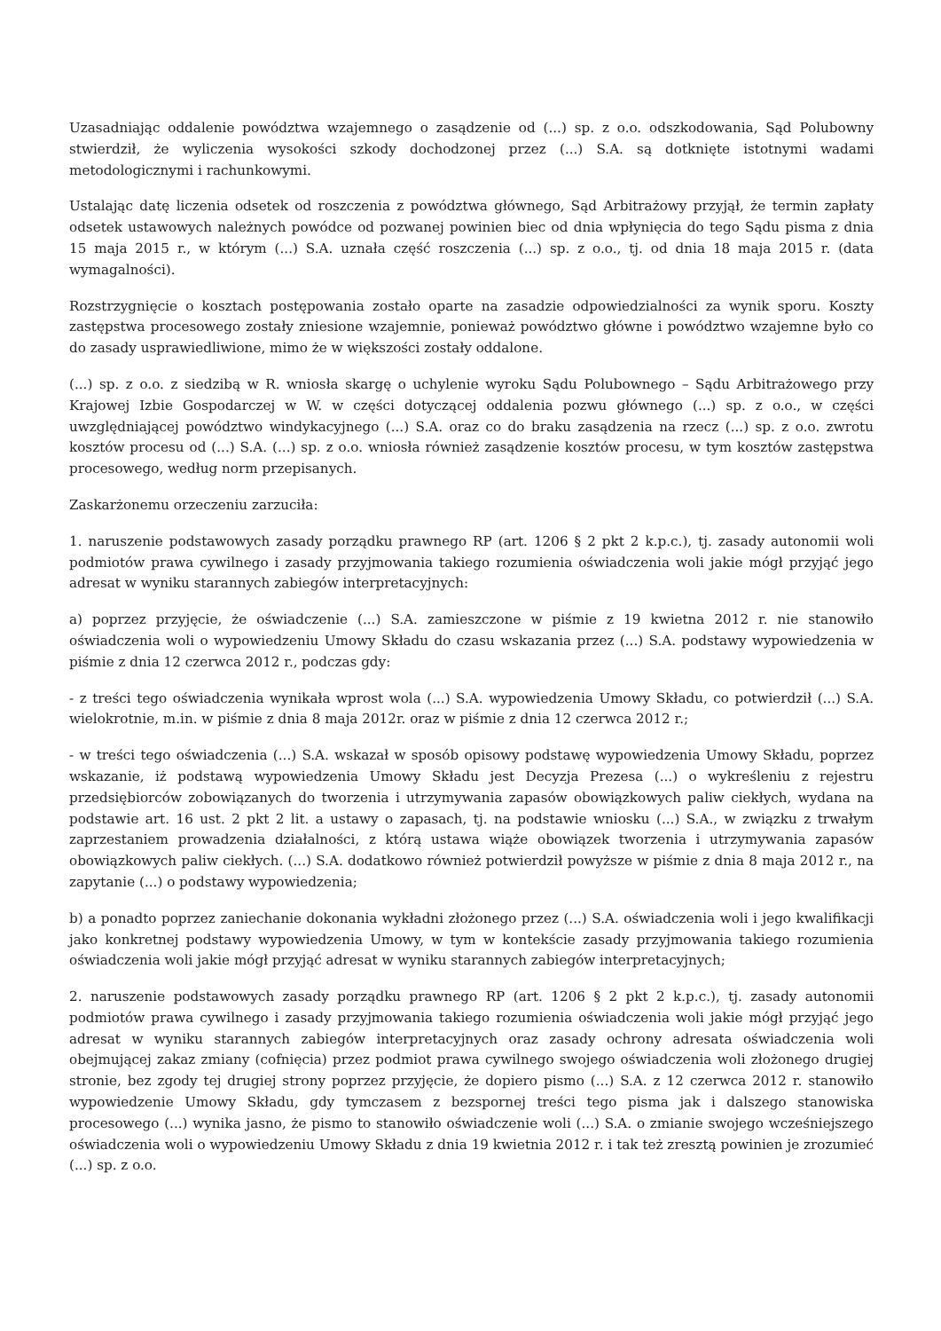Uzasadniając oddalenie powództwa wzajemnego o zasądzenie od (...) sp. z o.o. odszkodowania, Sąd Polubowny stwierdził, że wyliczenia wysokości szkody dochodzonej przez (...) S.A. są dotknięte istotnymi wadami metodologicznymi i rachunkowymi.
Ustalając datę liczenia odsetek od roszczenia z powództwa głównego, Sąd Arbitrażowy przyjął, że termin zapłaty odsetek ustawowych należnych powódce od pozwanej powinien biec od dnia wpłynięcia do tego Sądu pisma z dnia 15 maja 2015 r., w którym (...) S.A. uznała część roszczenia (...) sp. z o.o., tj. od dnia 18 maja 2015 r. (data wymagalności).
Rozstrzygnięcie o kosztach postępowania zostało oparte na zasadzie odpowiedzialności za wynik sporu. Koszty zastępstwa procesowego zostały zniesione wzajemnie, ponieważ powództwo główne i powództwo wzajemne było co do zasady usprawiedliwione, mimo że w większości zostały oddalone.
(...) sp. z o.o. z siedzibą w R. wniosła skargę o uchylenie wyroku Sądu Polubownego – Sądu Arbitrażowego przy Krajowej Izbie Gospodarczej w W. w części dotyczącej oddalenia pozwu głównego (...) sp. z o.o., w części uwzględniającej powództwo windykacyjnego (...) S.A. oraz co do braku zasądzenia na rzecz (...) sp. z o.o. zwrotu kosztów procesu od (...) S.A. (...) sp. z o.o. wniosła również zasądzenie kosztów procesu, w tym kosztów zastępstwa procesowego, według norm przepisanych.
Zaskarżonemu orzeczeniu zarzuciła:
1. naruszenie podstawowych zasady porządku prawnego RP (art. 1206 § 2 pkt 2 k.p.c.), tj. zasady autonomii woli podmiotów prawa cywilnego i zasady przyjmowania takiego rozumienia oświadczenia woli jakie mógł przyjąć jego adresat w wyniku starannych zabiegów interpretacyjnych:
a) poprzez przyjęcie, że oświadczenie (...) S.A. zamieszczone w piśmie z 19 kwietna 2012 r. nie stanowiło oświadczenia woli o wypowiedzeniu Umowy Składu do czasu wskazania przez (...) S.A. podstawy wypowiedzenia w piśmie z dnia 12 czerwca 2012 r., podczas gdy:
- z treści tego oświadczenia wynikała wprost wola (...) S.A. wypowiedzenia Umowy Składu, co potwierdził (...) S.A. wielokrotnie, m.in. w piśmie z dnia 8 maja 2012r. oraz w piśmie z dnia 12 czerwca 2012 r.;
- w treści tego oświadczenia (...) S.A. wskazał w sposób opisowy podstawę wypowiedzenia Umowy Składu, poprzez wskazanie, iż podstawą wypowiedzenia Umowy Składu jest Decyzja Prezesa (...) o wykreśleniu z rejestru przedsiębiorców zobowiązanych do tworzenia i utrzymywania zapasów obowiązkowych paliw ciekłych, wydana na podstawie art. 16 ust. 2 pkt 2 lit. a ustawy o zapasach, tj. na podstawie wniosku (...) S.A., w związku z trwałym zaprzestaniem prowadzenia działalności, z którą ustawa wiąże obowiązek tworzenia i utrzymywania zapasów obowiązkowych paliw ciekłych. (...) S.A. dodatkowo również potwierdził powyższe w piśmie z dnia 8 maja 2012 r., na zapytanie (...) o podstawy wypowiedzenia;
b) a ponadto poprzez zaniechanie dokonania wykładni złożonego przez (...) S.A. oświadczenia woli i jego kwalifikacji jako konkretnej podstawy wypowiedzenia Umowy, w tym w kontekście zasady przyjmowania takiego rozumienia oświadczenia woli jakie mógł przyjąć adresat w wyniku starannych zabiegów interpretacyjnych;
2. naruszenie podstawowych zasady porządku prawnego RP (art. 1206 § 2 pkt 2 k.p.c.), tj. zasady autonomii podmiotów prawa cywilnego i zasady przyjmowania takiego rozumienia oświadczenia woli jakie mógł przyjąć jego adresat w wyniku starannych zabiegów interpretacyjnych oraz zasady ochrony adresata oświadczenia woli obejmującej zakaz zmiany (cofnięcia) przez podmiot prawa cywilnego swojego oświadczenia woli złożonego drugiej stronie, bez zgody tej drugiej strony poprzez przyjęcie, że dopiero pismo (...) S.A. z 12 czerwca 2012 r. stanowiło wypowiedzenie Umowy Składu, gdy tymczasem z bezspornej treści tego pisma jak i dalszego stanowiska procesowego (...) wynika jasno, że pismo to stanowiło oświadczenie woli (...) S.A. o zmianie swojego wcześniejszego oświadczenia woli o wypowiedzeniu Umowy Składu z dnia 19 kwietnia 2012 r. i tak też zresztą powinien je zrozumieć (...) sp. z o.o.